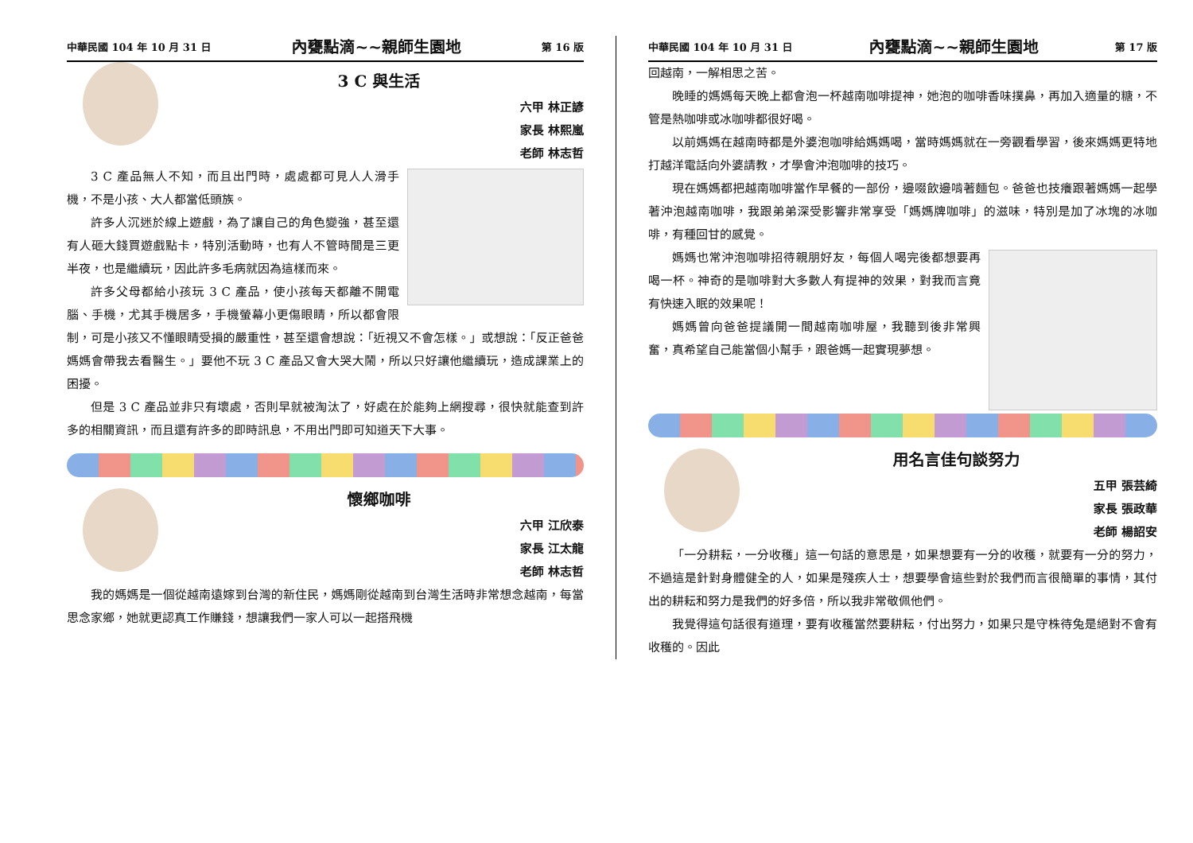中華民國 104 年 10 月 31 日 內甕點滴~~親師生園地 第 16 版
3 C 與生活
六甲 林正諺
家長 林熙嵐
老師 林志哲
3 C 產品無人不知，而且出門時，處處都可見人人滑手機，不是小孩、大人都當低頭族。
許多人沉迷於線上遊戲，為了讓自己的角色變強，甚至還有人砸大錢買遊戲點卡，特別活動時，也有人不管時間是三更半夜，也是繼續玩，因此許多毛病就因為這樣而來。
許多父母都給小孩玩 3 C 產品，使小孩每天都離不開電腦、手機，尤其手機居多，手機螢幕小更傷眼睛，所以都會限制，可是小孩又不懂眼睛受損的嚴重性，甚至還會想說：「近視又不會怎樣。」或想說：「反正爸爸媽媽會帶我去看醫生。」要他不玩 3 C 產品又會大哭大鬧，所以只好讓他繼續玩，造成課業上的困擾。
但是 3 C 產品並非只有壞處，否則早就被淘汰了，好處在於能夠上網搜尋，很快就能查到許多的相關資訊，而且還有許多的即時訊息，不用出門即可知道天下大事。
懷鄉咖啡
六甲 江欣泰
家長 江太龍
老師 林志哲
我的媽媽是一個從越南遠嫁到台灣的新住民，媽媽剛從越南到台灣生活時非常想念越南，每當思念家鄉，她就更認真工作賺錢，想讓我們一家人可以一起搭飛機
中華民國 104 年 10 月 31 日 內甕點滴~~親師生園地 第 17 版
回越南，一解相思之苦。
晚睡的媽媽每天晚上都會泡一杯越南咖啡提神，她泡的咖啡香味撲鼻，再加入適量的糖，不管是熱咖啡或冰咖啡都很好喝。
以前媽媽在越南時都是外婆泡咖啡給媽媽喝，當時媽媽就在一旁觀看學習，後來媽媽更特地打越洋電話向外婆請教，才學會沖泡咖啡的技巧。
現在媽媽都把越南咖啡當作早餐的一部份，邊啜飲邊啃著麵包。爸爸也技癢跟著媽媽一起學著沖泡越南咖啡，我跟弟弟深受影響非常享受「媽媽牌咖啡」的滋味，特別是加了冰塊的冰咖啡，有種回甘的感覺。
媽媽也常沖泡咖啡招待親朋好友，每個人喝完後都想要再喝一杯。神奇的是咖啡對大多數人有提神的效果，對我而言竟有快速入眠的效果呢！
媽媽曾向爸爸提議開一間越南咖啡屋，我聽到後非常興奮，真希望自己能當個小幫手，跟爸媽一起實現夢想。
用名言佳句談努力
五甲 張芸綺
家長 張政華
老師 楊詔安
「一分耕耘，一分收穫」這一句話的意思是，如果想要有一分的收穫，就要有一分的努力，不過這是針對身體健全的人，如果是殘疾人士，想要學會這些對於我們而言很簡單的事情，其付出的耕耘和努力是我們的好多倍，所以我非常敬佩他們。
我覺得這句話很有道理，要有收穫當然要耕耘，付出努力，如果只是守株待兔是絕對不會有收穫的。因此